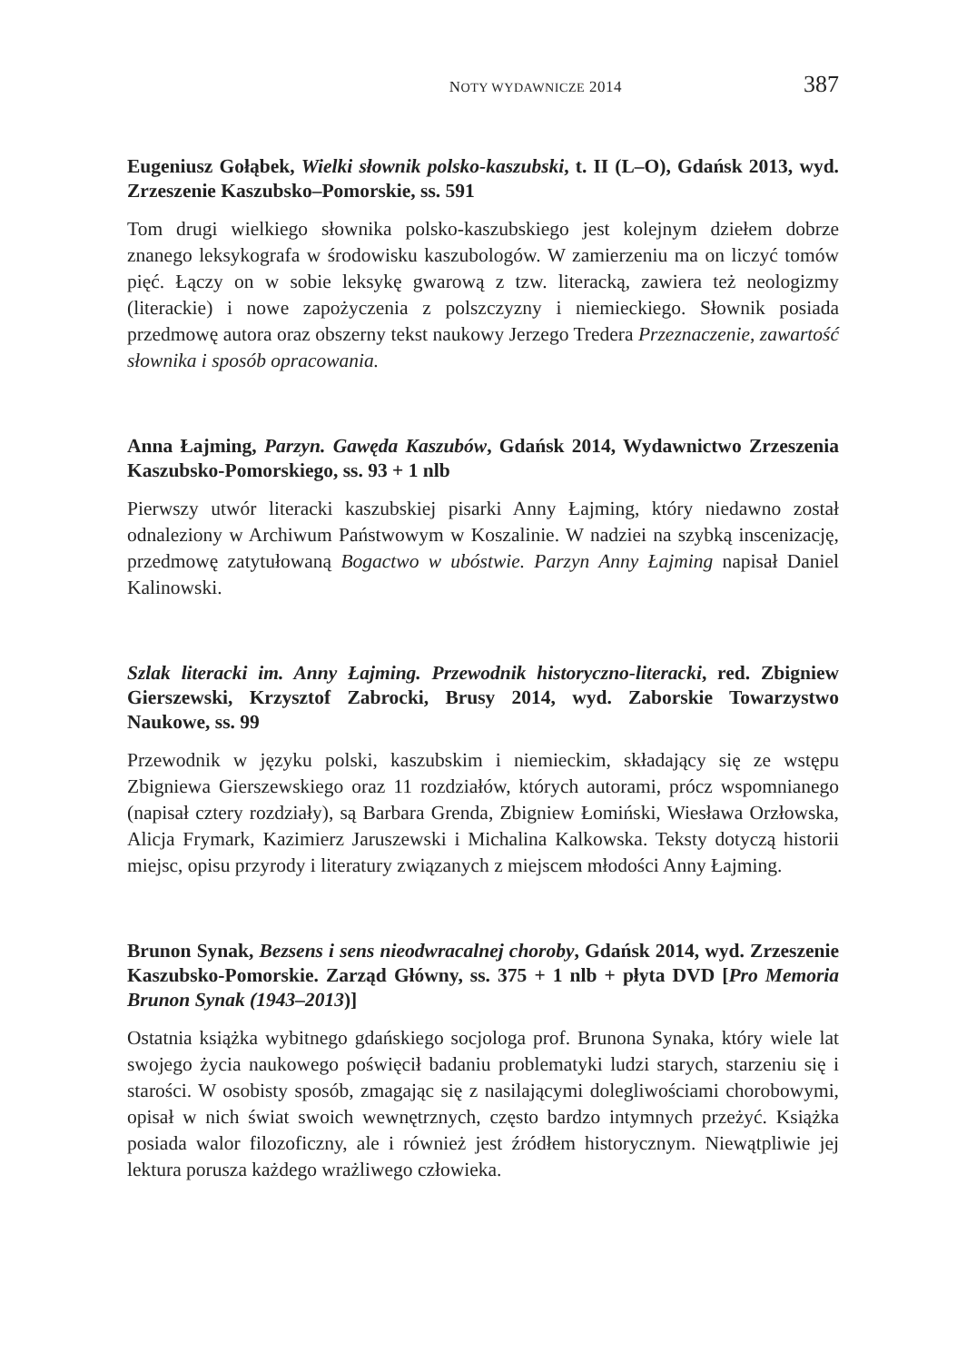NOTY WYDAWNICZE 2014 387
Eugeniusz Gołąbek, Wielki słownik polsko-kaszubski, t. II (L–O), Gdańsk 2013, wyd. Zrzeszenie Kaszubsko–Pomorskie, ss. 591
Tom drugi wielkiego słownika polsko-kaszubskiego jest kolejnym dziełem dobrze znanego leksykografa w środowisku kaszubologów. W zamierzeniu ma on liczyć tomów pięć. Łączy on w sobie leksykę gwarową z tzw. literacką, zawiera też neologizmy (literackie) i nowe zapożyczenia z polszczyzny i niemieckiego. Słownik posiada przedmowę autora oraz obszerny tekst naukowy Jerzego Tredera Przeznaczenie, zawartość słownika i sposób opracowania.
Anna Łajming, Parzyn. Gawęda Kaszubów, Gdańsk 2014, Wydawnictwo Zrzeszenia Kaszubsko-Pomorskiego, ss. 93 + 1 nlb
Pierwszy utwór literacki kaszubskiej pisarki Anny Łajming, który niedawno został odnaleziony w Archiwum Państwowym w Koszalinie. W nadziei na szybką inscenizację, przedmowę zatytułowaną Bogactwo w ubóstwie. Parzyn Anny Łajming napisał Daniel Kalinowski.
Szlak literacki im. Anny Łajming. Przewodnik historyczno-literacki, red. Zbigniew Gierszewski, Krzysztof Zabrocki, Brusy 2014, wyd. Zaborskie Towarzystwo Naukowe, ss. 99
Przewodnik w języku polski, kaszubskim i niemieckim, składający się ze wstępu Zbigniewa Gierszewskiego oraz 11 rozdziałów, których autorami, prócz wspomnianego (napisał cztery rozdziały), są Barbara Grenda, Zbigniew Łomiński, Wiesława Orzłowska, Alicja Frymark, Kazimierz Jaruszewski i Michalina Kalkowska. Teksty dotyczą historii miejsc, opisu przyrody i literatury związanych z miejscem młodości Anny Łajming.
Brunon Synak, Bezsens i sens nieodwracalnej choroby, Gdańsk 2014, wyd. Zrzeszenie Kaszubsko-Pomorskie. Zarząd Główny, ss. 375 + 1 nlb + płyta DVD [Pro Memoria Brunon Synak (1943–2013)]
Ostatnia książka wybitnego gdańskiego socjologa prof. Brunona Synaka, który wiele lat swojego życia naukowego poświęcił badaniu problematyki ludzi starych, starzeniu się i starości. W osobisty sposób, zmagając się z nasilającymi dolegliwościami chorobowymi, opisał w nich świat swoich wewnętrznych, często bardzo intymnych przeżyć. Książka posiada walor filozoficzny, ale i również jest źródłem historycznym. Niewątpliwie jej lektura porusza każdego wrażliwego człowieka.